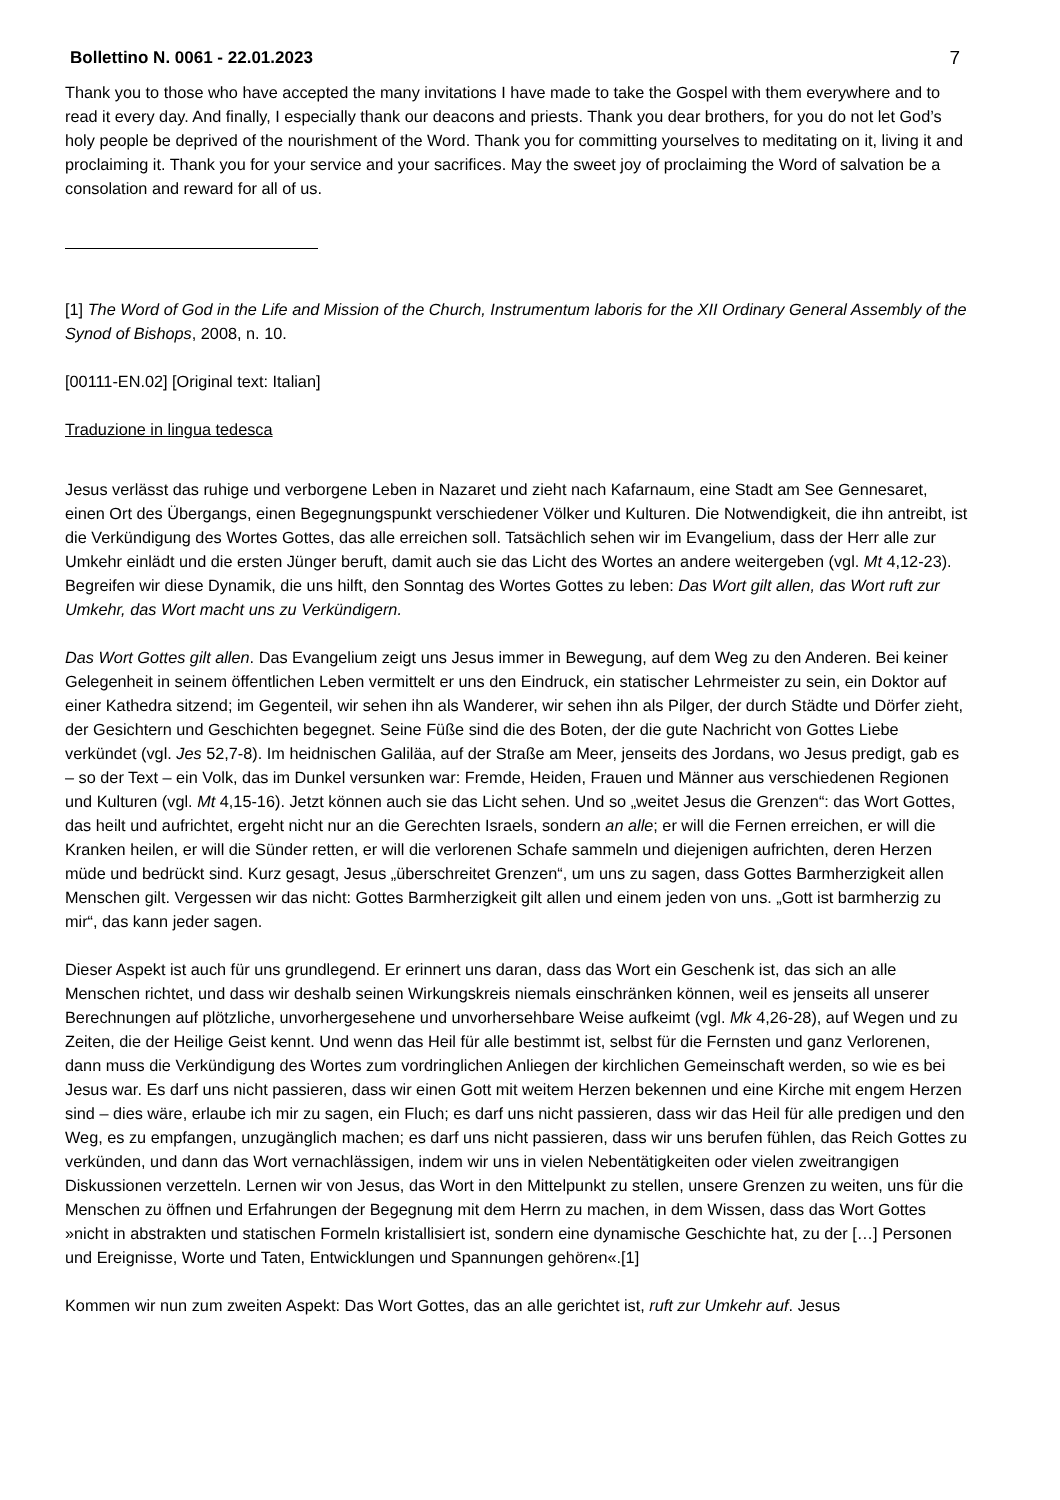Bollettino N. 0061 - 22.01.2023 7
Thank you to those who have accepted the many invitations I have made to take the Gospel with them everywhere and to read it every day. And finally, I especially thank our deacons and priests. Thank you dear brothers, for you do not let God’s holy people be deprived of the nourishment of the Word. Thank you for committing yourselves to meditating on it, living it and proclaiming it. Thank you for your service and your sacrifices. May the sweet joy of proclaiming the Word of salvation be a consolation and reward for all of us.
[1] The Word of God in the Life and Mission of the Church, Instrumentum laboris for the XII Ordinary General Assembly of the Synod of Bishops, 2008, n. 10.
[00111-EN.02] [Original text: Italian]
Traduzione in lingua tedesca
Jesus verlässt das ruhige und verborgene Leben in Nazaret und zieht nach Kafarnaum, eine Stadt am See Gennesaret, einen Ort des Übergangs, einen Begegnungspunkt verschiedener Völker und Kulturen. Die Notwendigkeit, die ihn antreibt, ist die Verkündigung des Wortes Gottes, das alle erreichen soll. Tatsächlich sehen wir im Evangelium, dass der Herr alle zur Umkehr einlädt und die ersten Jünger beruft, damit auch sie das Licht des Wortes an andere weitergeben (vgl. Mt 4,12-23). Begreifen wir diese Dynamik, die uns hilft, den Sonntag des Wortes Gottes zu leben: Das Wort gilt allen, das Wort ruft zur Umkehr, das Wort macht uns zu Verkündigern.
Das Wort Gottes gilt allen. Das Evangelium zeigt uns Jesus immer in Bewegung, auf dem Weg zu den Anderen. Bei keiner Gelegenheit in seinem öffentlichen Leben vermittelt er uns den Eindruck, ein statischer Lehrmeister zu sein, ein Doktor auf einer Kathedra sitzend; im Gegenteil, wir sehen ihn als Wanderer, wir sehen ihn als Pilger, der durch Städte und Dörfer zieht, der Gesichtern und Geschichten begegnet. Seine Füße sind die des Boten, der die gute Nachricht von Gottes Liebe verkündet (vgl. Jes 52,7-8). Im heidnischen Galiläa, auf der Straße am Meer, jenseits des Jordans, wo Jesus predigt, gab es – so der Text – ein Volk, das im Dunkel versunken war: Fremde, Heiden, Frauen und Männer aus verschiedenen Regionen und Kulturen (vgl. Mt 4,15-16). Jetzt können auch sie das Licht sehen. Und so „weitet Jesus die Grenzen“: das Wort Gottes, das heilt und aufrichtet, ergeht nicht nur an die Gerechten Israels, sondern an alle; er will die Fernen erreichen, er will die Kranken heilen, er will die Sünder retten, er will die verlorenen Schafe sammeln und diejenigen aufrichten, deren Herzen müde und bedrückt sind. Kurz gesagt, Jesus „überschreitet Grenzen“, um uns zu sagen, dass Gottes Barmherzigkeit allen Menschen gilt. Vergessen wir das nicht: Gottes Barmherzigkeit gilt allen und einem jeden von uns. „Gott ist barmherzig zu mir“, das kann jeder sagen.
Dieser Aspekt ist auch für uns grundlegend. Er erinnert uns daran, dass das Wort ein Geschenk ist, das sich an alle Menschen richtet, und dass wir deshalb seinen Wirkungskreis niemals einschränken können, weil es jenseits all unserer Berechnungen auf plötzliche, unvorhergesehene und unvorhersehbare Weise aufkeimt (vgl. Mk 4,26-28), auf Wegen und zu Zeiten, die der Heilige Geist kennt. Und wenn das Heil für alle bestimmt ist, selbst für die Fernsten und ganz Verlorenen, dann muss die Verkündigung des Wortes zum vordringlichen Anliegen der kirchlichen Gemeinschaft werden, so wie es bei Jesus war. Es darf uns nicht passieren, dass wir einen Gott mit weitem Herzen bekennen und eine Kirche mit engem Herzen sind – dies wäre, erlaube ich mir zu sagen, ein Fluch; es darf uns nicht passieren, dass wir das Heil für alle predigen und den Weg, es zu empfangen, unzugänglich machen; es darf uns nicht passieren, dass wir uns berufen fühlen, das Reich Gottes zu verkünden, und dann das Wort vernachlässigen, indem wir uns in vielen Nebentätigkeiten oder vielen zweitrangigen Diskussionen verzetteln. Lernen wir von Jesus, das Wort in den Mittelpunkt zu stellen, unsere Grenzen zu weiten, uns für die Menschen zu öffnen und Erfahrungen der Begegnung mit dem Herrn zu machen, in dem Wissen, dass das Wort Gottes »nicht in abstrakten und statischen Formeln kristallisiert ist, sondern eine dynamische Geschichte hat, zu der […] Personen und Ereignisse, Worte und Taten, Entwicklungen und Spannungen gehören«.[1]
Kommen wir nun zum zweiten Aspekt: Das Wort Gottes, das an alle gerichtet ist, ruft zur Umkehr auf. Jesus